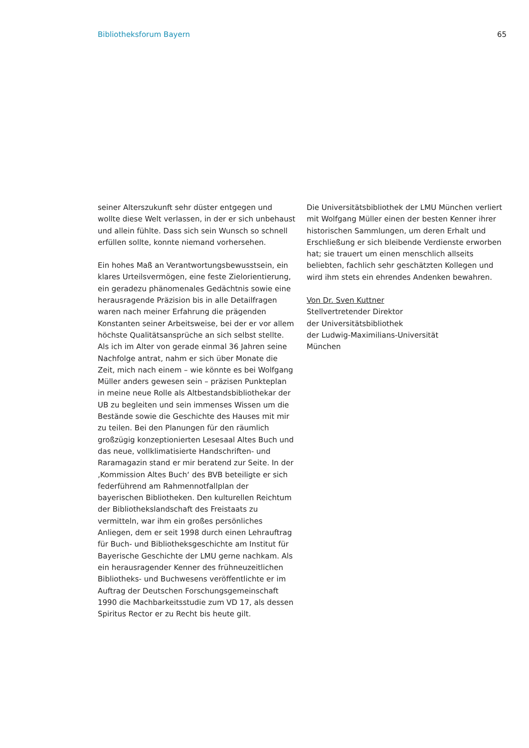Bibliotheksforum Bayern 65
seiner Alterszukunft sehr düster entgegen und wollte diese Welt verlassen, in der er sich unbehaust und allein fühlte. Dass sich sein Wunsch so schnell erfüllen sollte, konnte niemand vorhersehen.
Ein hohes Maß an Verantwortungsbewusstsein, ein klares Urteilsvermögen, eine feste Zielorientierung, ein geradezu phänomenales Gedächtnis sowie eine herausragende Präzision bis in alle Detailfragen waren nach meiner Erfahrung die prägenden Konstanten seiner Arbeitsweise, bei der er vor allem höchste Qualitätsansprüche an sich selbst stellte. Als ich im Alter von gerade einmal 36 Jahren seine Nachfolge antrat, nahm er sich über Monate die Zeit, mich nach einem – wie könnte es bei Wolfgang Müller anders gewesen sein – präzisen Punkteplan in meine neue Rolle als Altbestandsbibliothekar der UB zu begleiten und sein immenses Wissen um die Bestände sowie die Geschichte des Hauses mit mir zu teilen. Bei den Planungen für den räumlich großzügig konzeptionierten Lesesaal Altes Buch und das neue, vollklimatisierte Handschriften- und Raramagazin stand er mir beratend zur Seite. In der ‚Kommission Altes Buch‘ des BVB beteiligte er sich federführend am Rahmennotfallplan der bayerischen Bibliotheken. Den kulturellen Reichtum der Bibliothekslandschaft des Freistaats zu vermitteln, war ihm ein großes persönliches Anliegen, dem er seit 1998 durch einen Lehrauftrag für Buch- und Bibliotheksgeschichte am Institut für Bayerische Geschichte der LMU gerne nachkam. Als ein herausragender Kenner des frühneuzeitlichen Bibliotheks- und Buchwesens veröffentlichte er im Auftrag der Deutschen Forschungsgemeinschaft 1990 die Machbarkeitsstudie zum VD 17, als dessen Spiritus Rector er zu Recht bis heute gilt.
Die Universitätsbibliothek der LMU München verliert mit Wolfgang Müller einen der besten Kenner ihrer historischen Sammlungen, um deren Erhalt und Erschließung er sich bleibende Verdienste erworben hat; sie trauert um einen menschlich allseits beliebten, fachlich sehr geschätzten Kollegen und wird ihm stets ein ehrendes Andenken bewahren.
Von Dr. Sven Kuttner
Stellvertretender Direktor
der Universitätsbibliothek
der Ludwig-Maximilians-Universität
München